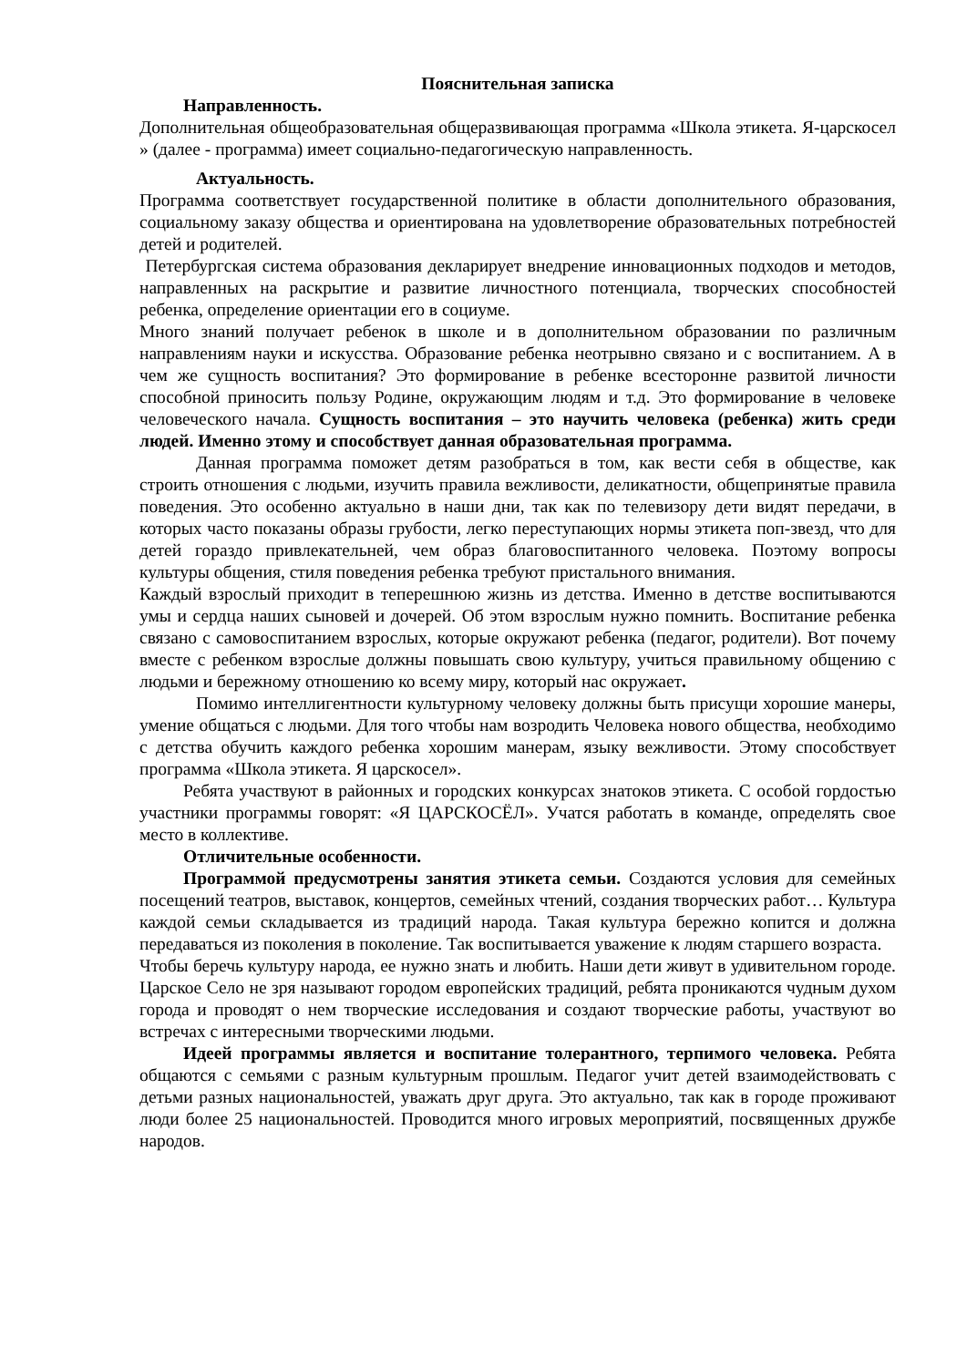Пояснительная записка
Направленность.
Дополнительная общеобразовательная общеразвивающая программа «Школа этикета. Я-царскосел » (далее - программа) имеет социально-педагогическую направленность.
Актуальность.
Программа соответствует государственной политике в области дополнительного образования, социальному заказу общества и ориентирована на удовлетворение образовательных потребностей детей и родителей.
Петербургская система образования декларирует внедрение инновационных подходов и методов, направленных на раскрытие и развитие личностного потенциала, творческих способностей ребенка, определение ориентации его в социуме.
Много знаний получает ребенок в школе и в дополнительном образовании по различным направлениям науки и искусства. Образование ребенка неотрывно связано и с воспитанием. А в чем же сущность воспитания? Это формирование в ребенке всесторонне развитой личности способной приносить пользу Родине, окружающим людям и т.д. Это формирование в человеке человеческого начала. Сущность воспитания – это научить человека (ребенка) жить среди людей. Именно этому и способствует данная образовательная программа.
Данная программа поможет детям разобраться в том, как вести себя в обществе, как строить отношения с людьми, изучить правила вежливости, деликатности, общепринятые правила поведения. Это особенно актуально в наши дни, так как по телевизору дети видят передачи, в которых часто показаны образы грубости, легко переступающих нормы этикета поп-звезд, что для детей гораздо привлекательней, чем образ благовоспитанного человека. Поэтому вопросы культуры общения, стиля поведения ребенка требуют пристального внимания.
Каждый взрослый приходит в теперешнюю жизнь из детства. Именно в детстве воспитываются умы и сердца наших сыновей и дочерей. Об этом взрослым нужно помнить. Воспитание ребенка связано с самовоспитанием взрослых, которые окружают ребенка (педагог, родители). Вот почему вместе с ребенком взрослые должны повышать свою культуру, учиться правильному общению с людьми и бережному отношению ко всему миру, который нас окружает.
Помимо интеллигентности культурному человеку должны быть присущи хорошие манеры, умение общаться с людьми. Для того чтобы нам возродить Человека нового общества, необходимо с детства обучить каждого ребенка хорошим манерам, языку вежливости. Этому способствует программа «Школа этикета. Я царскосел».
Ребята участвуют в районных и городских конкурсах знатоков этикета. С особой гордостью участники программы говорят: «Я ЦАРСКОСЁЛ». Учатся работать в команде, определять свое место в коллективе.
Отличительные особенности.
Программой предусмотрены занятия этикета семьи. Создаются условия для семейных посещений театров, выставок, концертов, семейных чтений, создания творческих работ… Культура каждой семьи складывается из традиций народа. Такая культура бережно копится и должна передаваться из поколения в поколение. Так воспитывается уважение к людям старшего возраста.
Чтобы беречь культуру народа, ее нужно знать и любить. Наши дети живут в удивительном городе. Царское Село не зря называют городом европейских традиций, ребята проникаются чудным духом города и проводят о нем творческие исследования и создают творческие работы, участвуют во встречах с интересными творческими людьми.
Идеей программы является и воспитание толерантного, терпимого человека. Ребята общаются с семьями с разным культурным прошлым. Педагог учит детей взаимодействовать с детьми разных национальностей, уважать друг друга. Это актуально, так как в городе проживают люди более 25 национальностей. Проводится много игровых мероприятий, посвященных дружбе народов.